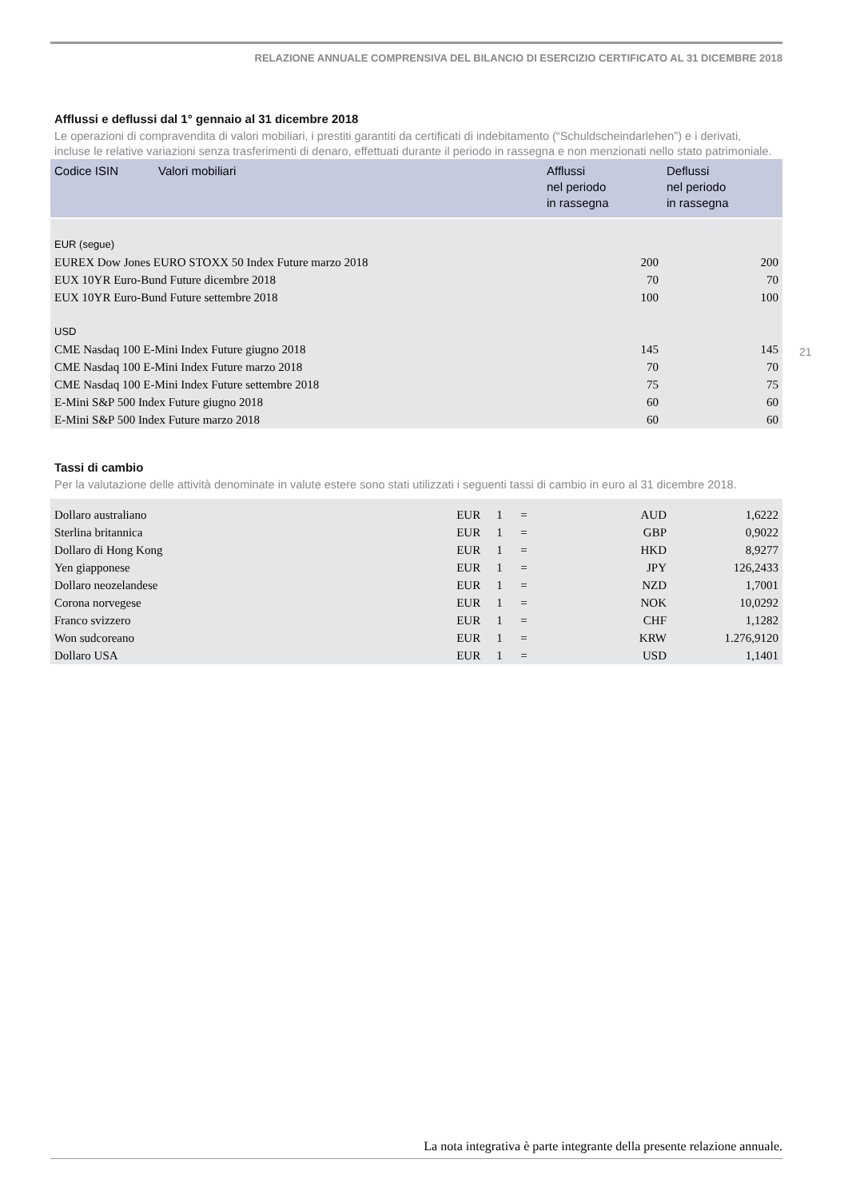RELAZIONE ANNUALE COMPRENSIVA DEL BILANCIO DI ESERCIZIO CERTIFICATO AL 31 DICEMBRE 2018
Afflussi e deflussi dal 1° gennaio al 31 dicembre 2018
Le operazioni di compravendita di valori mobiliari, i prestiti garantiti da certificati di indebitamento (“Schuldscheindarlehen”) e i derivati, incluse le relative variazioni senza trasferimenti di denaro, effettuati durante il periodo in rassegna e non menzionati nello stato patrimoniale.
| Codice ISIN | Valori mobiliari | Afflussi nel periodo in rassegna | Deflussi nel periodo in rassegna |
| --- | --- | --- | --- |
| EUR (segue) | | | |
| EUREX Dow Jones EURO STOXX 50 Index Future marzo 2018 | | 200 | 200 |
| EUX 10YR Euro-Bund Future dicembre 2018 | | 70 | 70 |
| EUX 10YR Euro-Bund Future settembre 2018 | | 100 | 100 |
| USD | | | |
| CME Nasdaq 100 E-Mini Index Future giugno 2018 | | 145 | 145 |
| CME Nasdaq 100 E-Mini Index Future marzo 2018 | | 70 | 70 |
| CME Nasdaq 100 E-Mini Index Future settembre 2018 | | 75 | 75 |
| E-Mini S&P 500 Index Future giugno 2018 | | 60 | 60 |
| E-Mini S&P 500 Index Future marzo 2018 | | 60 | 60 |
Tassi di cambio
Per la valutazione delle attività denominate in valute estere sono stati utilizzati i seguenti tassi di cambio in euro al 31 dicembre 2018.
| Dollaro australiano | EUR | 1 | = | AUD | 1,6222 |
| Sterlina britannica | EUR | 1 | = | GBP | 0,9022 |
| Dollaro di Hong Kong | EUR | 1 | = | HKD | 8,9277 |
| Yen giapponese | EUR | 1 | = | JPY | 126,2433 |
| Dollaro neozelandese | EUR | 1 | = | NZD | 1,7001 |
| Corona norvegese | EUR | 1 | = | NOK | 10,0292 |
| Franco svizzero | EUR | 1 | = | CHF | 1,1282 |
| Won sudcoreano | EUR | 1 | = | KRW | 1.276,9120 |
| Dollaro USA | EUR | 1 | = | USD | 1,1401 |
21
La nota integrativa è parte integrante della presente relazione annuale.